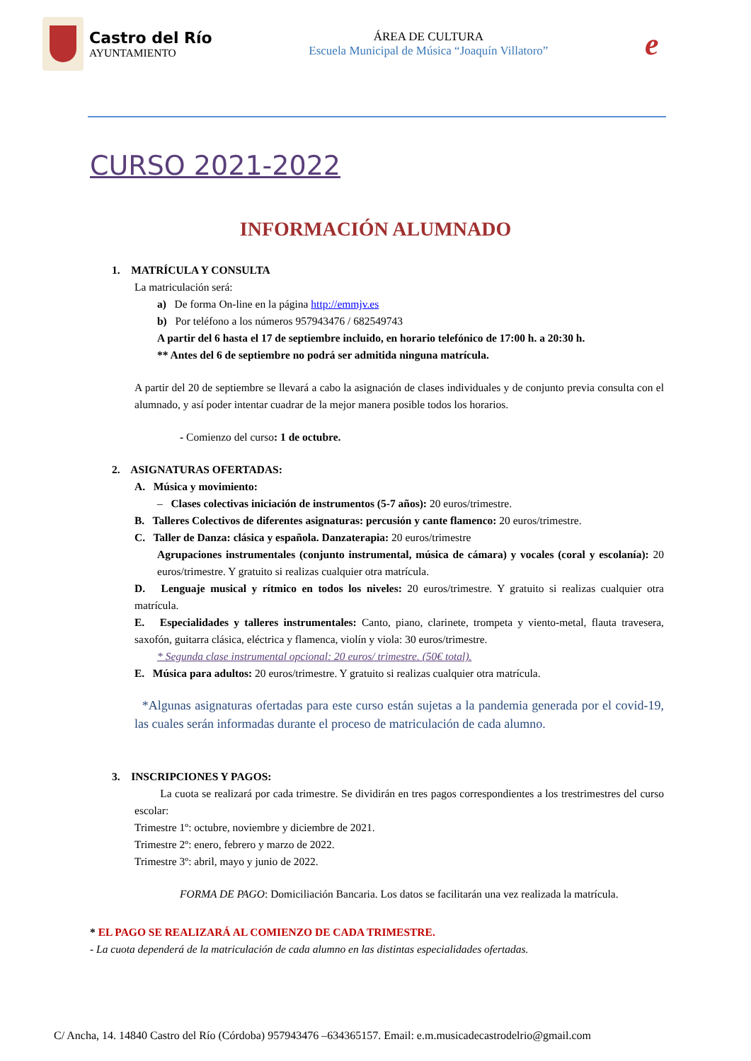Castro del Río
AYUNTAMIENTO
ÁREA DE CULTURA
Escuela Municipal de Música “Joaquín Villatoro”
e
CURSO 2021-2022
INFORMACIÓN ALUMNADO
1. MATRÍCULA Y CONSULTA
La matriculación será:
a) De forma On-line en la página http://emmjv.es
b) Por teléfono a los números 957943476 / 682549743
A partir del 6 hasta el 17 de septiembre incluido, en horario telefónico de 17:00 h. a 20:30 h.
** Antes del 6 de septiembre no podrá ser admitida ninguna matrícula.
A partir del 20 de septiembre se llevará a cabo la asignación de clases individuales y de conjunto previa consulta con el alumnado, y así poder intentar cuadrar de la mejor manera posible todos los horarios.
- Comienzo del curso: 1 de octubre.
2. ASIGNATURAS OFERTADAS:
A. Música y movimiento:
– Clases colectivas iniciación de instrumentos (5-7 años): 20 euros/trimestre.
B. Talleres Colectivos de diferentes asignaturas: percusión y cante flamenco: 20 euros/trimestre.
C. Taller de Danza: clásica y española. Danzaterapia: 20 euros/trimestre
Agrupaciones instrumentales (conjunto instrumental, música de cámara) y vocales (coral y escolanía): 20 euros/trimestre. Y gratuito si realizas cualquier otra matrícula.
D. Lenguaje musical y rítmico en todos los niveles: 20 euros/trimestre. Y gratuito si realizas cualquier otra matrícula.
E. Especialidades y talleres instrumentales: Canto, piano, clarinete, trompeta y viento-metal, flauta travesera, saxofón, guitarra clásica, eléctrica y flamenca, violín y viola: 30 euros/trimestre.
* Segunda clase instrumental opcional: 20 euros/ trimestre. (50€ total).
E. Música para adultos: 20 euros/trimestre. Y gratuito si realizas cualquier otra matrícula.
*Algunas asignaturas ofertadas para este curso están sujetas a la pandemia generada por el covid-19, las cuales serán informadas durante el proceso de matriculación de cada alumno.
3. INSCRIPCIONES Y PAGOS:
La cuota se realizará por cada trimestre. Se dividirán en tres pagos correspondientes a los trestrimestres del curso escolar:
Trimestre 1º: octubre, noviembre y diciembre de 2021.
Trimestre 2º: enero, febrero y marzo de 2022.
Trimestre 3º: abril, mayo y junio de 2022.
FORMA DE PAGO: Domiciliación Bancaria. Los datos se facilitarán una vez realizada la matrícula.
* EL PAGO SE REALIZARÁ AL COMIENZO DE CADA TRIMESTRE.
- La cuota dependerá de la matriculación de cada alumno en las distintas especialidades ofertadas.
C/ Ancha, 14. 14840 Castro del Río (Córdoba) 957943476 –634365157. Email: e.m.musicadecastrodelrio@gmail.com